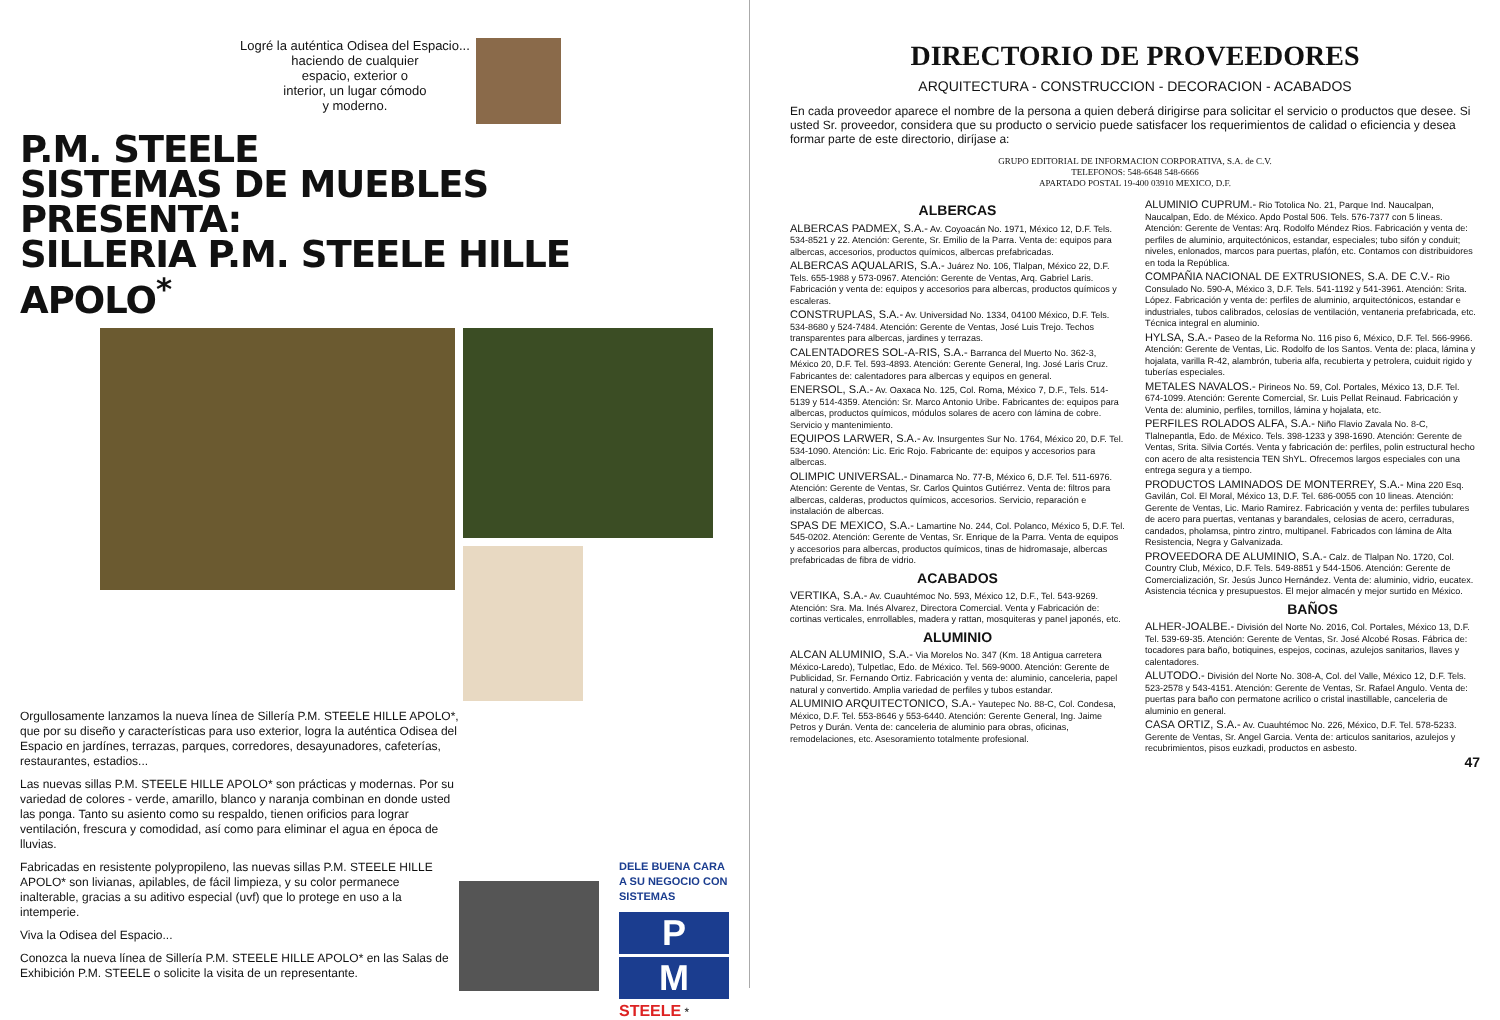Logré la auténtica Odisea del Espacio...
haciendo de cualquier
espacio, exterior o
interior, un lugar cómodo
y moderno.
P.M. STEELE
SISTEMAS DE MUEBLES
PRESENTA:
SILLERIA P.M. STEELE HILLE APOLO<sup>*</sup>
Orgullosamente lanzamos la nueva línea de Sillería P.M. STEELE HILLE APOLO*, que por su diseño y características para uso exterior, logra la auténtica Odisea del Espacio en jardínes, terrazas, parques, corredores, desayunadores, cafeterías, restaurantes, estadios...
Las nuevas sillas P.M. STEELE HILLE APOLO* son prácticas y modernas. Por su variedad de colores - verde, amarillo, blanco y naranja combinan en donde usted las ponga. Tanto su asiento como su respaldo, tienen orificios para lograr ventilación, frescura y comodidad, así como para eliminar el agua en época de lluvias.
Fabricadas en resistente polypropileno, las nuevas sillas P.M. STEELE HILLE APOLO* son livianas, apilables, de fácil limpieza, y su color permanece inalterable, gracias a su aditivo especial (uvf) que lo protege en uso a la intemperie.
Viva la Odisea del Espacio...
Conozca la nueva línea de Sillería P.M. STEELE HILLE APOLO* en las Salas de Exhibición P.M. STEELE o solicite la visita de un representante.
DELE BUENA CARA A SU NEGOCIO CON SISTEMAS
P
M
STEELE *
DIRECTORIO DE PROVEEDORES
ARQUITECTURA - CONSTRUCCION - DECORACION - ACABADOS
En cada proveedor aparece el nombre de la persona a quien deberá dirigirse para solicitar el servicio o productos que desee. Si usted Sr. proveedor, considera que su producto o servicio puede satisfacer los requerimientos de calidad o eficiencia y desea formar parte de este directorio, diríjase a:
GRUPO EDITORIAL DE INFORMACION CORPORATIVA, S.A. de C.V.
TELEFONOS: 548-6648 548-6666
APARTADO POSTAL 19-400 03910 MEXICO, D.F.
ALBERCAS
ALBERCAS PADMEX, S.A.- Av. Coyoacán No. 1971, México 12, D.F. Tels. 534-8521 y 22. Atención: Gerente, Sr. Emilio de la Parra. Venta de: equipos para albercas, accesorios, productos químicos, albercas prefabricadas.
ALBERCAS AQUALARIS, S.A.- Juárez No. 106, Tlalpan, México 22, D.F. Tels. 655-1988 y 573-0967. Atención: Gerente de Ventas, Arq. Gabriel Laris. Fabricación y venta de: equipos y accesorios para albercas, productos químicos y escaleras.
CONSTRUPLAS, S.A.- Av. Universidad No. 1334, 04100 México, D.F. Tels. 534-8680 y 524-7484. Atención: Gerente de Ventas, José Luis Trejo. Techos transparentes para albercas, jardines y terrazas.
CALENTADORES SOL-A-RIS, S.A.- Barranca del Muerto No. 362-3, México 20, D.F. Tel. 593-4893. Atención: Gerente General, Ing. José Laris Cruz. Fabricantes de: calentadores para albercas y equipos en general.
ENERSOL, S.A.- Av. Oaxaca No. 125, Col. Roma, México 7, D.F., Tels. 514-5139 y 514-4359. Atención: Sr. Marco Antonio Uribe. Fabricantes de: equipos para albercas, productos químicos, módulos solares de acero con lámina de cobre. Servicio y mantenimiento.
EQUIPOS LARWER, S.A.- Av. Insurgentes Sur No. 1764, México 20, D.F. Tel. 534-1090. Atención: Lic. Eric Rojo. Fabricante de: equipos y accesorios para albercas.
OLIMPIC UNIVERSAL.- Dinamarca No. 77-B, México 6, D.F. Tel. 511-6976. Atención: Gerente de Ventas, Sr. Carlos Quintos Gutiérrez. Venta de: filtros para albercas, calderas, productos químicos, accesorios. Servicio, reparación e instalación de albercas.
SPAS DE MEXICO, S.A.- Lamartine No. 244, Col. Polanco, México 5, D.F. Tel. 545-0202. Atención: Gerente de Ventas, Sr. Enrique de la Parra. Venta de equipos y accesorios para albercas, productos químicos, tinas de hidromasaje, albercas prefabricadas de fibra de vidrio.
ACABADOS
VERTIKA, S.A.- Av. Cuauhtémoc No. 593, México 12, D.F., Tel. 543-9269. Atención: Sra. Ma. Inés Alvarez, Directora Comercial. Venta y Fabricación de: cortinas verticales, enrrollables, madera y rattan, mosquiteras y panel japonés, etc.
ALUMINIO
ALCAN ALUMINIO, S.A.- Via Morelos No. 347 (Km. 18 Antigua carretera México-Laredo), Tulpetlac, Edo. de México. Tel. 569-9000. Atención: Gerente de Publicidad, Sr. Fernando Ortiz. Fabricación y venta de: aluminio, canceleria, papel natural y convertido. Amplia variedad de perfiles y tubos estandar.
ALUMINIO ARQUITECTONICO, S.A.- Yautepec No. 88-C, Col. Condesa, México, D.F. Tel. 553-8646 y 553-6440. Atención: Gerente General, Ing. Jaime Petros y Durán. Venta de: canceleria de aluminio para obras, oficinas, remodelaciones, etc. Asesoramiento totalmente profesional.
ALUMINIO CUPRUM.- Rio Totolica No. 21, Parque Ind. Naucalpan, Naucalpan, Edo. de México. Apdo Postal 506. Tels. 576-7377 con 5 lineas. Atención: Gerente de Ventas: Arq. Rodolfo Méndez Rios. Fabricación y venta de: perfiles de aluminio, arquitectónicos, estandar, especiales; tubo sifón y conduit; niveles, enlonados, marcos para puertas, plafón, etc. Contamos con distribuidores en toda la República.
COMPAÑIA NACIONAL DE EXTRUSIONES, S.A. DE C.V.- Rio Consulado No. 590-A, México 3, D.F. Tels. 541-1192 y 541-3961. Atención: Srita. López. Fabricación y venta de: perfiles de aluminio, arquitectónicos, estandar e industriales, tubos calibrados, celosías de ventilación, ventaneria prefabricada, etc. Técnica integral en aluminio.
HYLSA, S.A.- Paseo de la Reforma No. 116 piso 6, México, D.F. Tel. 566-9966. Atención: Gerente de Ventas, Lic. Rodolfo de los Santos. Venta de: placa, lámina y hojalata, varilla R-42, alambrón, tuberia alfa, recubierta y petrolera, cuiduit rigido y tuberías especiales.
METALES NAVALOS.- Pirineos No. 59, Col. Portales, México 13, D.F. Tel. 674-1099. Atención: Gerente Comercial, Sr. Luis Pellat Reinaud. Fabricación y Venta de: aluminio, perfiles, tornillos, lámina y hojalata, etc.
PERFILES ROLADOS ALFA, S.A.- Niño Flavio Zavala No. 8-C, Tlalnepantla, Edo. de México. Tels. 398-1233 y 398-1690. Atención: Gerente de Ventas, Srita. Silvia Cortés. Venta y fabricación de: perfiles, polin estructural hecho con acero de alta resistencia TEN ShYL. Ofrecemos largos especiales con una entrega segura y a tiempo.
PRODUCTOS LAMINADOS DE MONTERREY, S.A.- Mina 220 Esq. Gavilán, Col. El Moral, México 13, D.F. Tel. 686-0055 con 10 lineas. Atención: Gerente de Ventas, Lic. Mario Ramirez. Fabricación y venta de: perfiles tubulares de acero para puertas, ventanas y barandales, celosias de acero, cerraduras, candados, pholamsa, pintro zintro, multipanel. Fabricados con lámina de Alta Resistencia, Negra y Galvanizada.
PROVEEDORA DE ALUMINIO, S.A.- Calz. de Tlalpan No. 1720, Col. Country Club, México, D.F. Tels. 549-8851 y 544-1506. Atención: Gerente de Comercialización, Sr. Jesús Junco Hernández. Venta de: aluminio, vidrio, eucatex. Asistencia técnica y presupuestos. El mejor almacén y mejor surtido en México.
BAÑOS
ALHER-JOALBE.- División del Norte No. 2016, Col. Portales, México 13, D.F. Tel. 539-69-35. Atención: Gerente de Ventas, Sr. José Alcobé Rosas. Fábrica de: tocadores para baño, botiquines, espejos, cocinas, azulejos sanitarios, llaves y calentadores.
ALUTODO.- División del Norte No. 308-A, Col. del Valle, México 12, D.F. Tels. 523-2578 y 543-4151. Atención: Gerente de Ventas, Sr. Rafael Angulo. Venta de: puertas para baño con permatone acrilico o cristal inastillable, canceleria de aluminio en general.
CASA ORTIZ, S.A.- Av. Cuauhtémoc No. 226, México, D.F. Tel. 578-5233. Gerente de Ventas, Sr. Angel Garcia. Venta de: articulos sanitarios, azulejos y recubrimientos, pisos euzkadi, productos en asbesto.
47